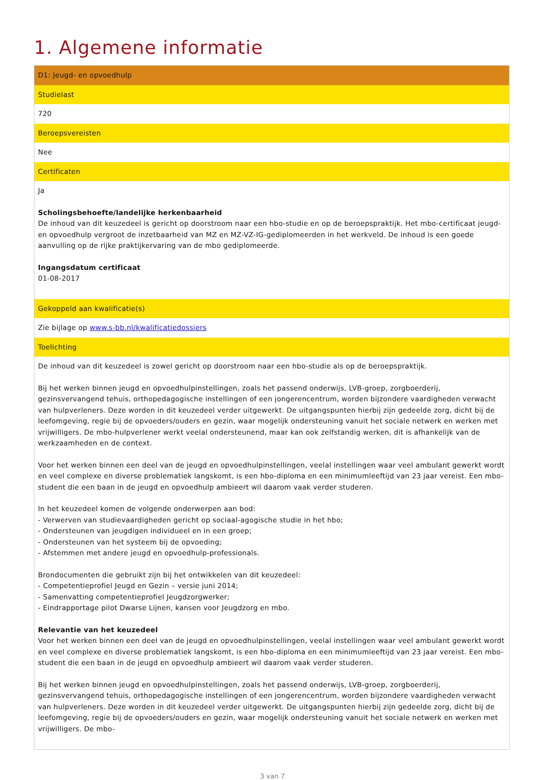1. Algemene informatie
| D1: Jeugd- en opvoedhulp |
| Studielast |
| 720 |
| Beroepsvereisten |
| Nee |
| Certificaten |
| Ja Scholingsbehoefte/landelijke herkenbaarheid De inhoud van dit keuzedeel is gericht op doorstroom naar een hbo-studie en op de beroepspraktijk. Het mbo-certificaat jeugd- en opvoedhulp vergroot de inzetbaarheid van MZ en MZ-VZ-IG-gediplomeerden in het werkveld. De inhoud is een goede aanvulling op de rijke praktijkervaring van de mbo gediplomeerde. Ingangsdatum certificaat 01-08-2017 |
| Gekoppeld aan kwalificatie(s) |
| Zie bijlage op www.s-bb.nl/kwalificatiedossiers |
| Toelichting |
| De inhoud van dit keuzedeel is zowel gericht op doorstroom naar een hbo-studie als op de beroepspraktijk. Bij het werken binnen jeugd en opvoedhulpinstellingen, zoals het passend onderwijs, LVB-groep, zorgboerderij, gezinsvervangend tehuis, orthopedagogische instellingen of een jongerencentrum, worden bijzondere vaardigheden verwacht van hulpverleners. Deze worden in dit keuzedeel verder uitgewerkt. De uitgangspunten hierbij zijn gedeelde zorg, dicht bij de leefomgeving, regie bij de opvoeders/ouders en gezin, waar mogelijk ondersteuning vanuit het sociale netwerk en werken met vrijwilligers. De mbo-hulpverlener werkt veelal ondersteunend, maar kan ook zelfstandig werken, dit is afhankelijk van de werkzaamheden en de context. Voor het werken binnen een deel van de jeugd en opvoedhulpinstellingen, veelal instellingen waar veel ambulant gewerkt wordt en veel complexe en diverse problematiek langskomt, is een hbo-diploma en een minimumleeftijd van 23 jaar vereist. Een mbo-student die een baan in de jeugd en opvoedhulp ambieert wil daarom vaak verder studeren. In het keuzedeel komen de volgende onderwerpen aan bod: - Verwerven van studievaardigheden gericht op sociaal-agogische studie in het hbo; - Ondersteunen van jeugdigen individueel en in een groep; - Ondersteunen van het systeem bij de opvoeding; - Afstemmen met andere jeugd en opvoedhulp-professionals. Brondocumenten die gebruikt zijn bij het ontwikkelen van dit keuzedeel: - Competentieprofiel Jeugd en Gezin – versie juni 2014; - Samenvatting competentieprofiel Jeugdzorgwerker; - Eindrapportage pilot Dwarse Lijnen, kansen voor Jeugdzorg en mbo. Relevantie van het keuzedeel Voor het werken binnen een deel van de jeugd en opvoedhulpinstellingen, veelal instellingen waar veel ambulant gewerkt wordt en veel complexe en diverse problematiek langskomt, is een hbo-diploma en een minimumleeftijd van 23 jaar vereist. Een mbo-student die een baan in de jeugd en opvoedhulp ambieert wil daarom vaak verder studeren. Bij het werken binnen jeugd en opvoedhulpinstellingen, zoals het passend onderwijs, LVB-groep, zorgboerderij, gezinsvervangend tehuis, orthopedagogische instellingen of een jongerencentrum, worden bijzondere vaardigheden verwacht van hulpverleners. Deze worden in dit keuzedeel verder uitgewerkt. De uitgangspunten hierbij zijn gedeelde zorg, dicht bij de leefomgeving, regie bij de opvoeders/ouders en gezin, waar mogelijk ondersteuning vanuit het sociale netwerk en werken met vrijwilligers. De mbo- |
3 van 7